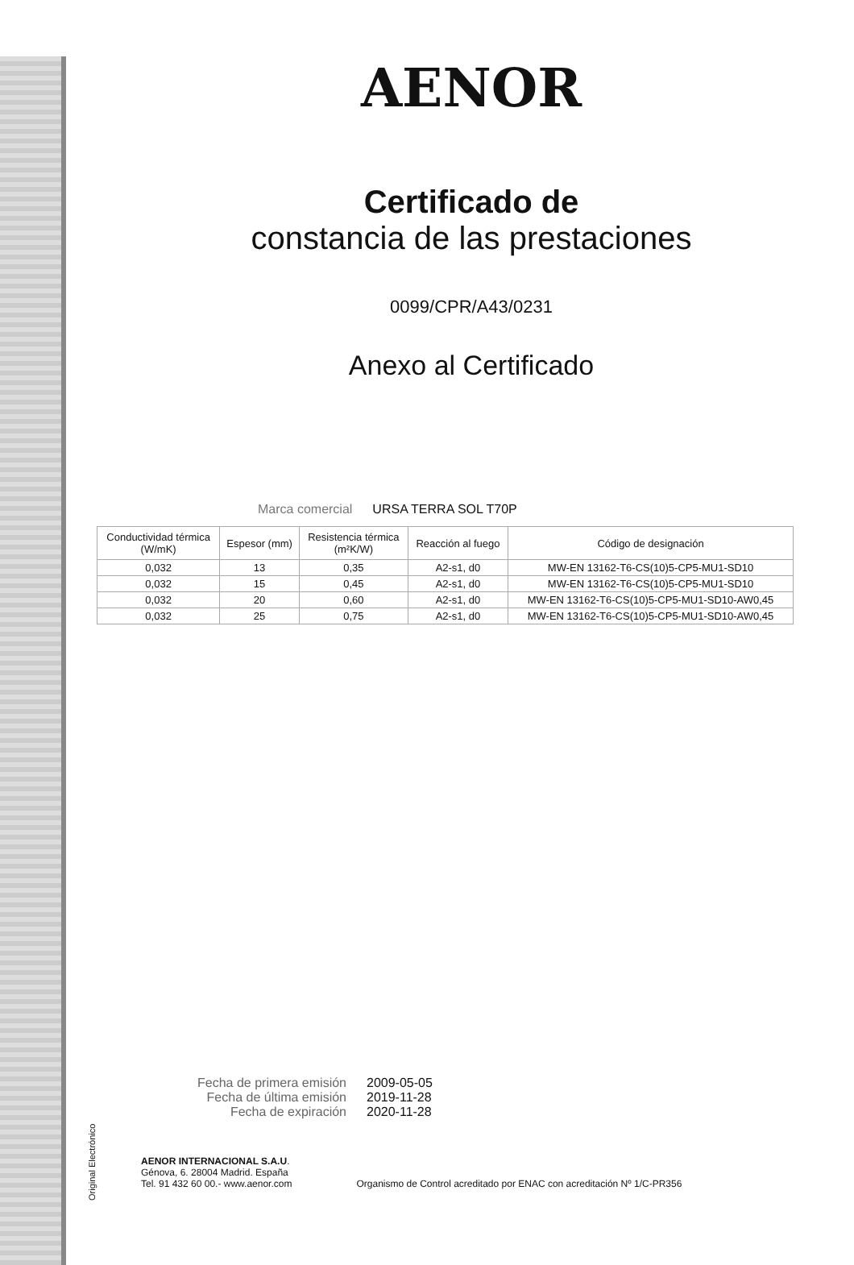AENOR
Certificado de
constancia de las prestaciones
0099/CPR/A43/0231
Anexo al Certificado
Marca comercial URSA TERRA SOL T70P
| Conductividad térmica (W/mK) | Espesor (mm) | Resistencia térmica (m²K/W) | Reacción al fuego | Código de designación |
| --- | --- | --- | --- | --- |
| 0,032 | 13 | 0,35 | A2-s1, d0 | MW-EN 13162-T6-CS(10)5-CP5-MU1-SD10 |
| 0,032 | 15 | 0,45 | A2-s1, d0 | MW-EN 13162-T6-CS(10)5-CP5-MU1-SD10 |
| 0,032 | 20 | 0,60 | A2-s1, d0 | MW-EN 13162-T6-CS(10)5-CP5-MU1-SD10-AW0,45 |
| 0,032 | 25 | 0,75 | A2-s1, d0 | MW-EN 13162-T6-CS(10)5-CP5-MU1-SD10-AW0,45 |
Fecha de primera emisión
2009-05-05
Fecha de última emisión
2019-11-28
Fecha de expiración
2020-11-28
AENOR INTERNACIONAL S.A.U.
Génova, 6. 28004 Madrid. España
Tel. 91 432 60 00.- www.aenor.com
Organismo de Control acreditado por ENAC con acreditación Nº 1/C-PR356
Original Electrónico